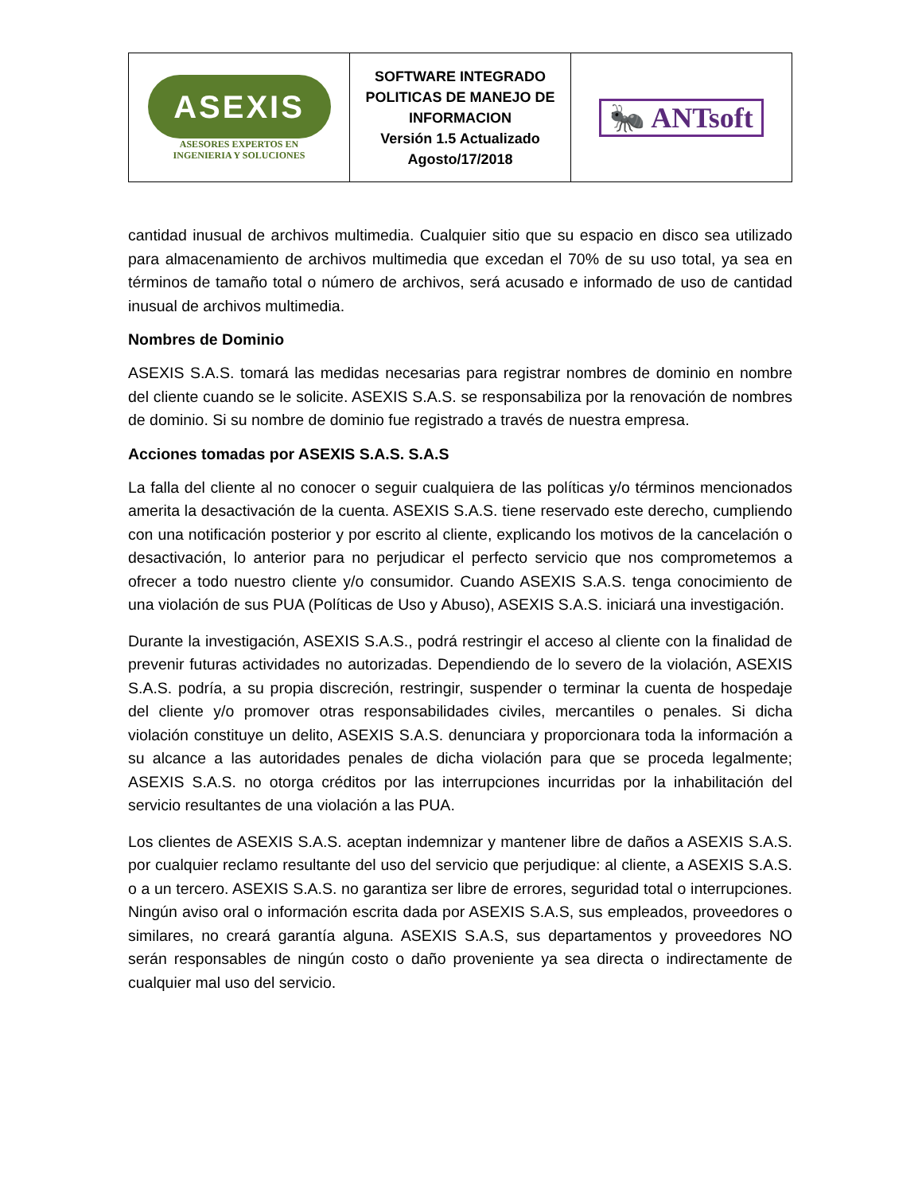| ASEXIS ASESORES EXPERTOS EN INGENIERIA Y SOLUCIONES | SOFTWARE INTEGRADO POLITICAS DE MANEJO DE INFORMACION Versión 1.5 Actualizado Agosto/17/2018 | 🐜 ANTsoft |
cantidad inusual de archivos multimedia. Cualquier sitio que su espacio en disco sea utilizado para almacenamiento de archivos multimedia que excedan el 70% de su uso total, ya sea en términos de tamaño total o número de archivos, será acusado e informado de uso de cantidad inusual de archivos multimedia.
Nombres de Dominio
ASEXIS S.A.S. tomará las medidas necesarias para registrar nombres de dominio en nombre del cliente cuando se le solicite. ASEXIS S.A.S. se responsabiliza por la renovación de nombres de dominio. Si su nombre de dominio fue registrado a través de nuestra empresa.
Acciones tomadas por ASEXIS S.A.S. S.A.S
La falla del cliente al no conocer o seguir cualquiera de las políticas y/o términos mencionados amerita la desactivación de la cuenta. ASEXIS S.A.S. tiene reservado este derecho, cumpliendo con una notificación posterior y por escrito al cliente, explicando los motivos de la cancelación o desactivación, lo anterior para no perjudicar el perfecto servicio que nos comprometemos a ofrecer a todo nuestro cliente y/o consumidor. Cuando ASEXIS S.A.S. tenga conocimiento de una violación de sus PUA (Políticas de Uso y Abuso), ASEXIS S.A.S. iniciará una investigación.
Durante la investigación, ASEXIS S.A.S., podrá restringir el acceso al cliente con la finalidad de prevenir futuras actividades no autorizadas. Dependiendo de lo severo de la violación, ASEXIS S.A.S. podría, a su propia discreción, restringir, suspender o terminar la cuenta de hospedaje del cliente y/o promover otras responsabilidades civiles, mercantiles o penales. Si dicha violación constituye un delito, ASEXIS S.A.S. denunciara y proporcionara toda la información a su alcance a las autoridades penales de dicha violación para que se proceda legalmente; ASEXIS S.A.S. no otorga créditos por las interrupciones incurridas por la inhabilitación del servicio resultantes de una violación a las PUA.
Los clientes de ASEXIS S.A.S. aceptan indemnizar y mantener libre de daños a ASEXIS S.A.S. por cualquier reclamo resultante del uso del servicio que perjudique: al cliente, a ASEXIS S.A.S. o a un tercero. ASEXIS S.A.S. no garantiza ser libre de errores, seguridad total o interrupciones. Ningún aviso oral o información escrita dada por ASEXIS S.A.S, sus empleados, proveedores o similares, no creará garantía alguna. ASEXIS S.A.S, sus departamentos y proveedores NO serán responsables de ningún costo o daño proveniente ya sea directa o indirectamente de cualquier mal uso del servicio.